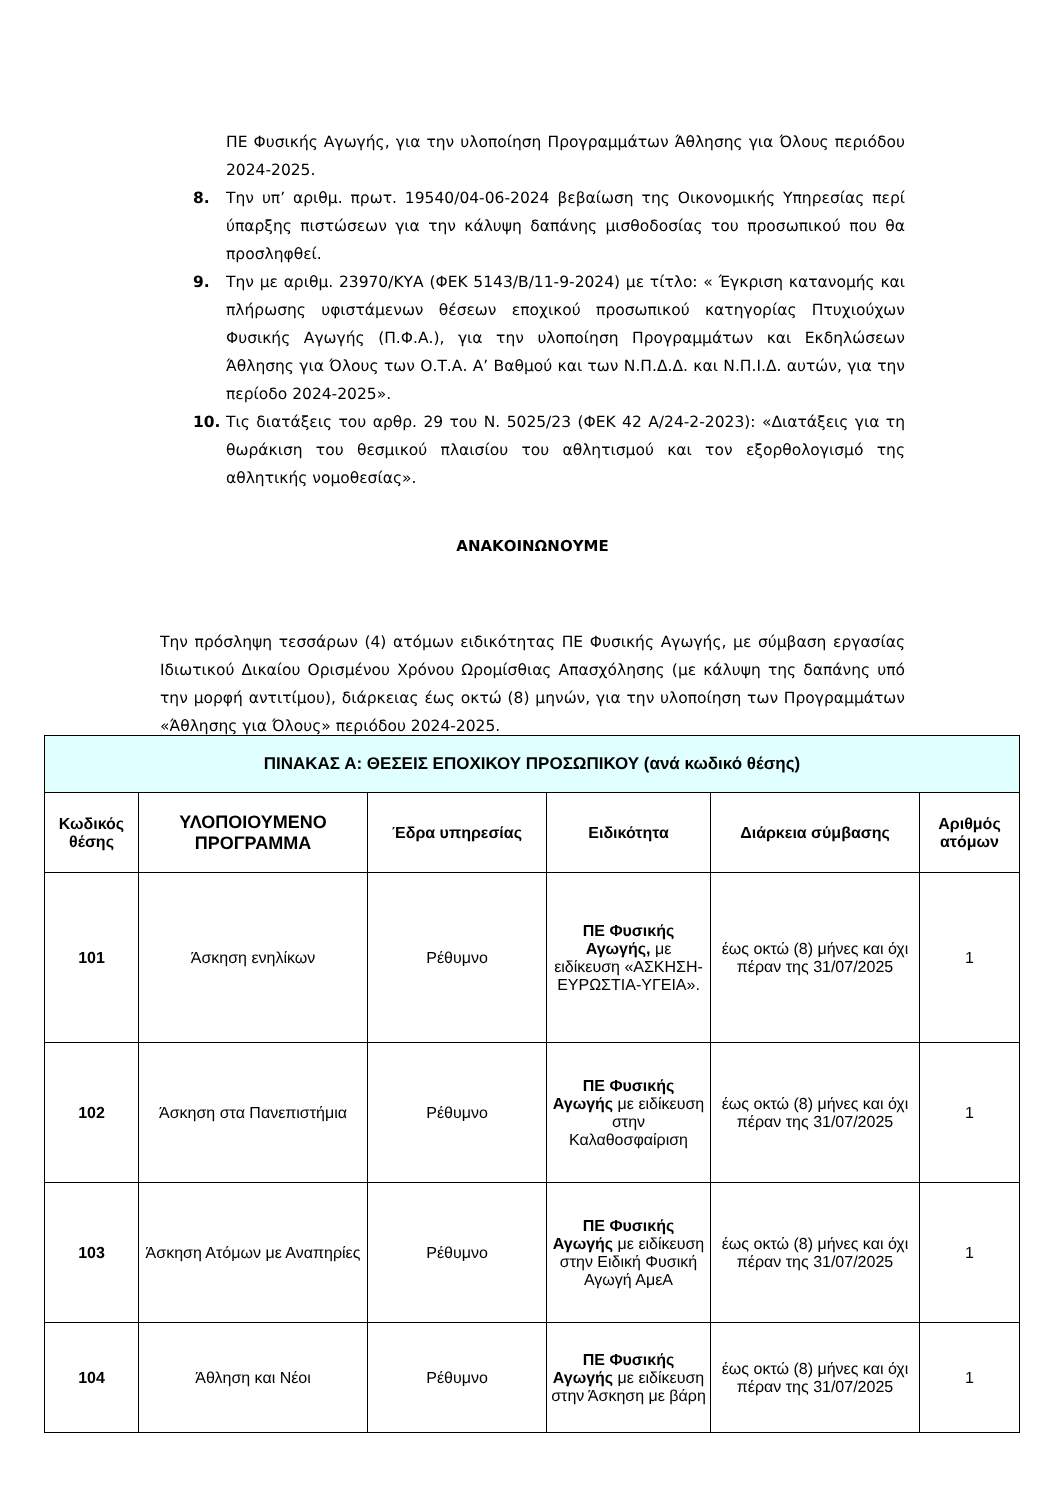ΠΕ Φυσικής Αγωγής, για την υλοποίηση Προγραμμάτων Άθλησης για Όλους περιόδου 2024-2025.
8. Την υπ’ αριθμ. πρωτ. 19540/04-06-2024 βεβαίωση της Οικονομικής Υπηρεσίας περί ύπαρξης πιστώσεων για την κάλυψη δαπάνης μισθοδοσίας του προσωπικού που θα προσληφθεί.
9. Την με αριθμ. 23970/ΚΥΑ (ΦΕΚ 5143/Β/11-9-2024) με τίτλο: « Έγκριση κατανομής και πλήρωσης υφιστάμενων θέσεων εποχικού προσωπικού κατηγορίας Πτυχιούχων Φυσικής Αγωγής (Π.Φ.Α.), για την υλοποίηση Προγραμμάτων και Εκδηλώσεων Άθλησης για Όλους των Ο.Τ.Α. Α’ Βαθμού και των Ν.Π.Δ.Δ. και Ν.Π.Ι.Δ. αυτών, για την περίοδο 2024-2025».
10. Τις διατάξεις του αρθρ. 29 του Ν. 5025/23 (ΦΕΚ 42 Α/24-2-2023): «Διατάξεις για τη θωράκιση του θεσμικού πλαισίου του αθλητισμού και τον εξορθολογισμό της αθλητικής νομοθεσίας».
ΑΝΑΚΟΙΝΩΝΟΥΜΕ
Την πρόσληψη τεσσάρων (4) ατόμων ειδικότητας ΠΕ Φυσικής Αγωγής, με σύμβαση εργασίας Ιδιωτικού Δικαίου Ορισμένου Χρόνου Ωρομίσθιας Απασχόλησης (με κάλυψη της δαπάνης υπό την μορφή αντιτίμου), διάρκειας έως οκτώ (8) μηνών, για την υλοποίηση των Προγραμμάτων «Άθλησης για Όλους» περιόδου 2024-2025.
| ΠΙΝΑΚΑΣ Α: ΘΕΣΕΙΣ ΕΠΟΧΙΚΟΥ ΠΡΟΣΩΠΙΚΟΥ (ανά κωδικό θέσης) | | | | | |
| --- | --- | --- | --- | --- | --- |
| Κωδικός θέσης | ΥΛΟΠΟΙΟΥΜΕΝΟ ΠΡΟΓΡΑΜΜΑ | Έδρα υπηρεσίας | Ειδικότητα | Διάρκεια σύμβασης | Αριθμός ατόμων |
| 101 | Άσκηση ενηλίκων | Ρέθυμνο | ΠΕ Φυσικής Αγωγής, με ειδίκευση «ΑΣΚΗΣΗ-ΕΥΡΩΣΤΙΑ-ΥΓΕΙΑ». | έως οκτώ (8) μήνες και όχι πέραν της 31/07/2025 | 1 |
| 102 | Άσκηση στα Πανεπιστήμια | Ρέθυμνο | ΠΕ Φυσικής Αγωγής με ειδίκευση στην Καλαθοσφαίριση | έως οκτώ (8) μήνες και όχι πέραν της 31/07/2025 | 1 |
| 103 | Άσκηση Ατόμων με Αναπηρίες | Ρέθυμνο | ΠΕ Φυσικής Αγωγής με ειδίκευση στην Ειδική Φυσική Αγωγή ΑμεΑ | έως οκτώ (8) μήνες και όχι πέραν της 31/07/2025 | 1 |
| 104 | Άθληση και Νέοι | Ρέθυμνο | ΠΕ Φυσικής Αγωγής με ειδίκευση στην Άσκηση με βάρη | έως οκτώ (8) μήνες και όχι πέραν της 31/07/2025 | 1 |